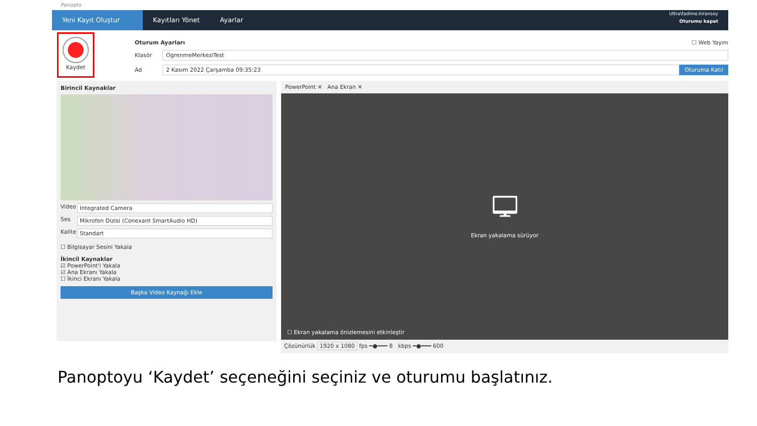Panopto
Yeni Kayıt Oluştur
Kayıtları Yönet Ayarlar
Ultra\fadime.kiransoy
Oturumu kapat
Kaydet
Oturum Ayarları ☐ Web Yayını
Klasör
OgrenmeMerkeziTest
Ad
2 Kasım 2022 Çarşamba 09:35:23 Oturuma Katıl
Birincil Kaynaklar
Video Integrated Camera
Ses Mikrofon Dizisi (Conexant SmartAudio HD)
Kalite
Standart
☐ Bilgisayar Sesini Yakala
İkincil Kaynaklar
☑ PowerPoint'i Yakala
☑ Ana Ekranı Yakala
☐ İkinci Ekranı Yakala
Başka Video Kaynağı Ekle
PowerPoint ✕ Ana Ekran ✕
🖵
Ekran yakalama sürüyor
☐ Ekran yakalama önizlemesini etkinleştir
Çözünürlük 1920 x 1080 fps ━●━━━ 8 kbps ━●━━━ 600
Panoptoyu ‘Kaydet’ seçeneğini seçiniz ve oturumu başlatınız.